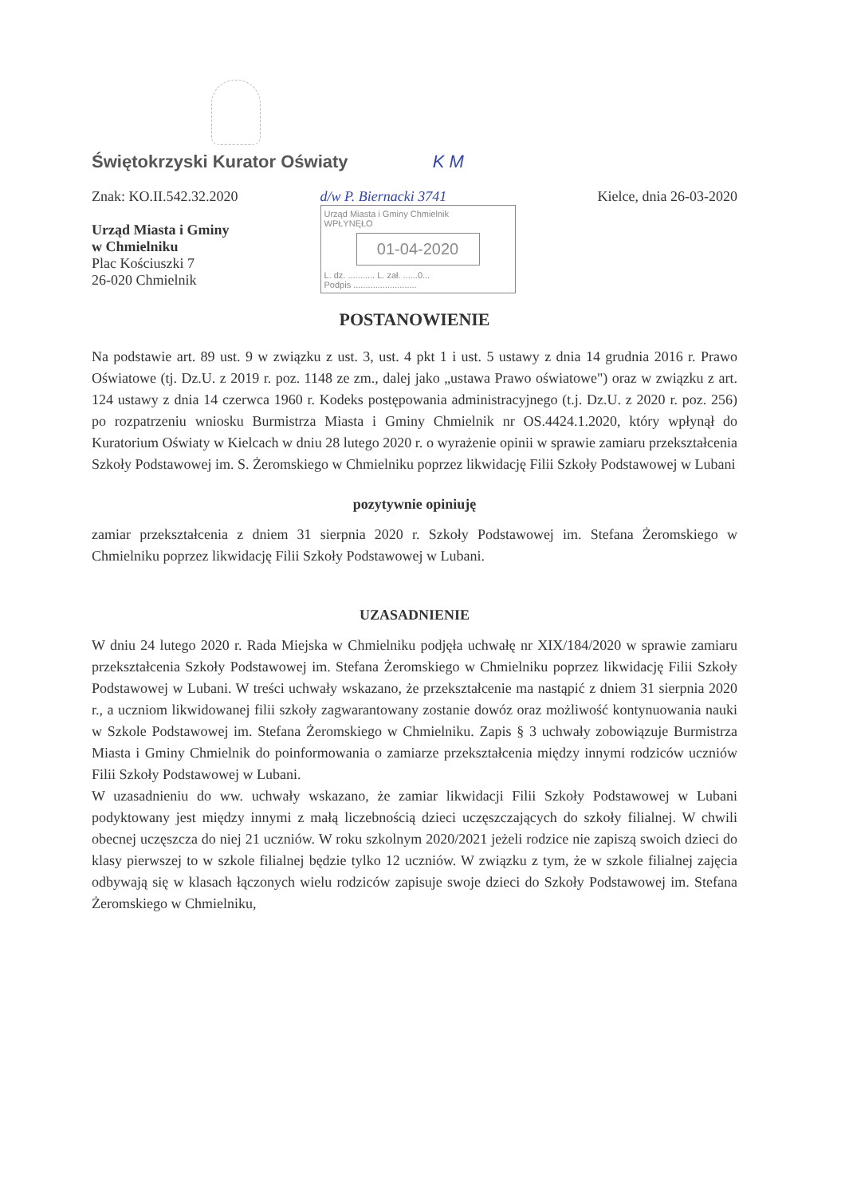Świętokrzyski Kurator Oświaty K M
Znak: KO.II.542.32.2020
Urząd Miasta i Gminy
w Chmielniku
Plac Kościuszki 7
26-020 Chmielnik
d/w P. Biernacki 3741
Urząd Miasta i Gminy Chmielnik
WPŁYNĘŁO
01-04-2020
L. dz. ........... L. zał. ......0...
Podpis ..........................
Kielce, dnia 26-03-2020
POSTANOWIENIE
Na podstawie art. 89 ust. 9 w związku z ust. 3, ust. 4 pkt 1 i ust. 5 ustawy z dnia 14 grudnia 2016 r. Prawo Oświatowe (tj. Dz.U. z 2019 r. poz. 1148 ze zm., dalej jako „ustawa Prawo oświatowe") oraz w związku z art. 124 ustawy z dnia 14 czerwca 1960 r. Kodeks postępowania administracyjnego (t.j. Dz.U. z 2020 r. poz. 256) po rozpatrzeniu wniosku Burmistrza Miasta i Gminy Chmielnik nr OS.4424.1.2020, który wpłynął do Kuratorium Oświaty w Kielcach w dniu 28 lutego 2020 r. o wyrażenie opinii w sprawie zamiaru przekształcenia Szkoły Podstawowej im. S. Żeromskiego w Chmielniku poprzez likwidację Filii Szkoły Podstawowej w Lubani
pozytywnie opiniuję
zamiar przekształcenia z dniem 31 sierpnia 2020 r. Szkoły Podstawowej im. Stefana Żeromskiego w Chmielniku poprzez likwidację Filii Szkoły Podstawowej w Lubani.
UZASADNIENIE
W dniu 24 lutego 2020 r. Rada Miejska w Chmielniku podjęła uchwałę nr XIX/184/2020 w sprawie zamiaru przekształcenia Szkoły Podstawowej im. Stefana Żeromskiego w Chmielniku poprzez likwidację Filii Szkoły Podstawowej w Lubani. W treści uchwały wskazano, że przekształcenie ma nastąpić z dniem 31 sierpnia 2020 r., a uczniom likwidowanej filii szkoły zagwarantowany zostanie dowóz oraz możliwość kontynuowania nauki w Szkole Podstawowej im. Stefana Żeromskiego w Chmielniku. Zapis § 3 uchwały zobowiązuje Burmistrza Miasta i Gminy Chmielnik do poinformowania o zamiarze przekształcenia między innymi rodziców uczniów Filii Szkoły Podstawowej w Lubani.
W uzasadnieniu do ww. uchwały wskazano, że zamiar likwidacji Filii Szkoły Podstawowej w Lubani podyktowany jest między innymi z małą liczebnością dzieci uczęszczających do szkoły filialnej. W chwili obecnej uczęszcza do niej 21 uczniów. W roku szkolnym 2020/2021 jeżeli rodzice nie zapiszą swoich dzieci do klasy pierwszej to w szkole filialnej będzie tylko 12 uczniów. W związku z tym, że w szkole filialnej zajęcia odbywają się w klasach łączonych wielu rodziców zapisuje swoje dzieci do Szkoły Podstawowej im. Stefana Żeromskiego w Chmielniku,